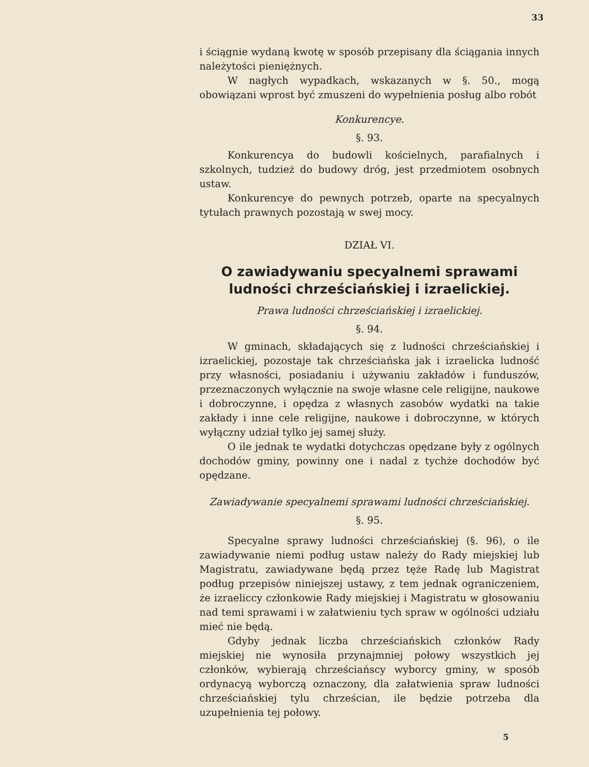33
i ściągnie wydaną kwotę w sposób przepisany dla ściągania innych należytości pieniężnych.
W nagłych wypadkach, wskazanych w §. 50., mogą obowiązani wprost być zmuszeni do wypełnienia posług albo robót
Konkurencye.
§. 93.
Konkurencya do budowli kościelnych, parafialnych i szkolnych, tudzież do budowy dróg, jest przedmiotem osobnych ustaw.
Konkurencye do pewnych potrzeb, oparte na specyalnych tytułach prawnych pozostają w swej mocy.
DZIAŁ VI.
O zawiadywaniu specyalnemi sprawami ludności chrześciańskiej i izraelickiej.
Prawa ludności chrześciańskiej i izraelickiej.
§. 94.
W gminach, składających się z ludności chrześciańskiej i izraelickiej, pozostaje tak chrześciańska jak i izraelicka ludność przy własności, posiadaniu i używaniu zakładów i funduszów, przeznaczonych wyłącznie na swoje własne cele religijne, naukowe i dobroczynne, i opędza z własnych zasobów wydatki na takie zakłady i inne cele religijne, naukowe i dobroczynne, w których wyłączny udział tylko jej samej służy.
O ile jednak te wydatki dotychczas opędzane były z ogólnych dochodów gminy, powinny one i nadal z tychże dochodów być opędzane.
Zawiadywanie specyalnemi sprawami ludności chrześciańskiej.
§. 95.
Specyalne sprawy ludności chrześciańskiej (§. 96), o ile zawiadywanie niemi podług ustaw należy do Rady miejskiej lub Magistratu, zawiadywane będą przez tęże Radę lub Magistrat podług przepisów niniejszej ustawy, z tem jednak ograniczeniem, że izraeliccy członkowie Rady miejskiej i Magistratu w głosowaniu nad temi sprawami i w załatwieniu tych spraw w ogólności udziału mieć nie będą.
Gdyby jednak liczba chrześciańskich członków Rady miejskiej nie wynosiła przynajmniej połowy wszystkich jej członków, wybierają chrześciańscy wyborcy gminy, w sposób ordynacyą wyborczą oznaczony, dla załatwienia spraw ludności chrześciańskiej tylu chrześcian, ile będzie potrzeba dla uzupełnienia tej połowy.
5